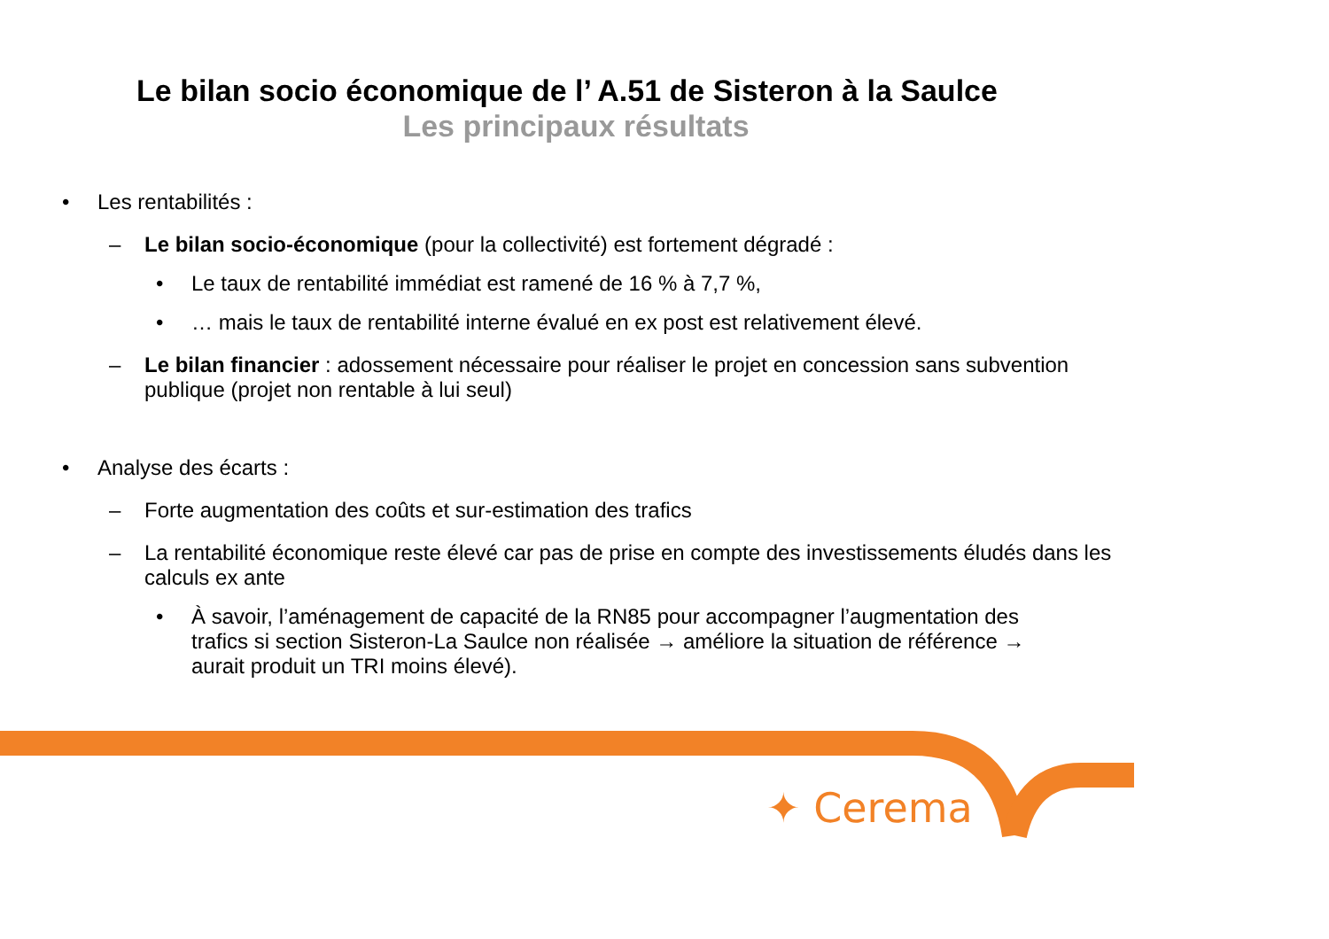Le bilan socio économique de l’ A.51 de Sisteron à la Saulce
Les principaux résultats
• Les rentabilités :
– Le bilan socio-économique (pour la collectivité) est fortement dégradé :
• Le taux de rentabilité immédiat est ramené de 16 % à 7,7 %,
• … mais le taux de rentabilité interne évalué en ex post est relativement élevé.
– Le bilan financier : adossement nécessaire pour réaliser le projet en concession sans subvention publique (projet non rentable à lui seul)
• Analyse des écarts :
– Forte augmentation des coûts et sur-estimation des trafics
– La rentabilité économique reste élevé car pas de prise en compte des investissements éludés dans les calculs ex ante
• À savoir, l’aménagement de capacité de la RN85 pour accompagner l’augmentation des trafics si section Sisteron-La Saulce non réalisée → améliore la situation de référence → aurait produit un TRI moins élevé).
✦ Cerema